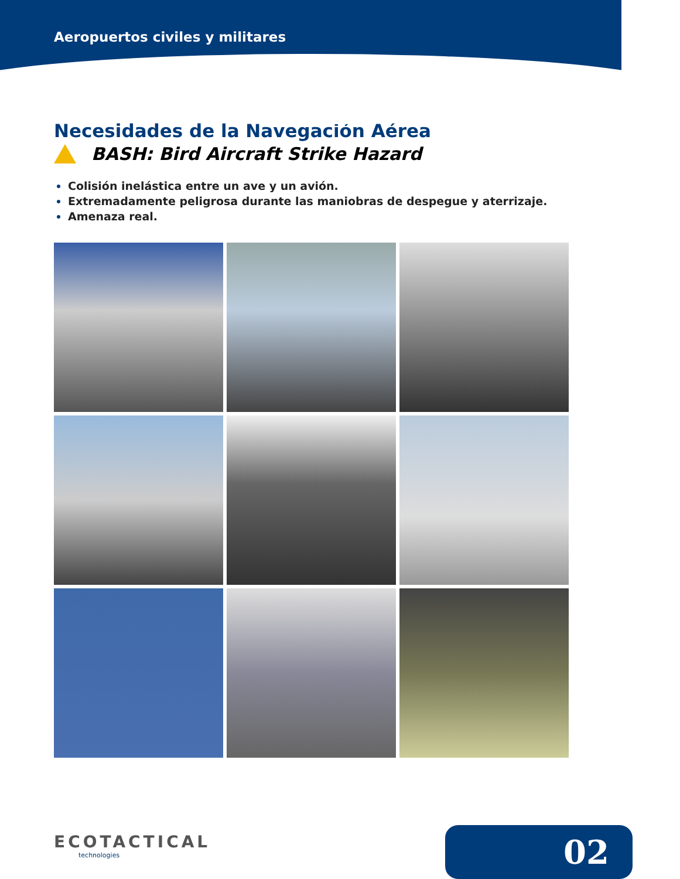Aeropuertos civiles y militares
Necesidades de la Navegación Aérea
BASH: Bird Aircraft Strike Hazard
Colisión inelástica entre un ave y un avión.
Extremadamente peligrosa durante las maniobras de despegue y aterrizaje.
Amenaza real.
ECOTACTICAL
technologies
02